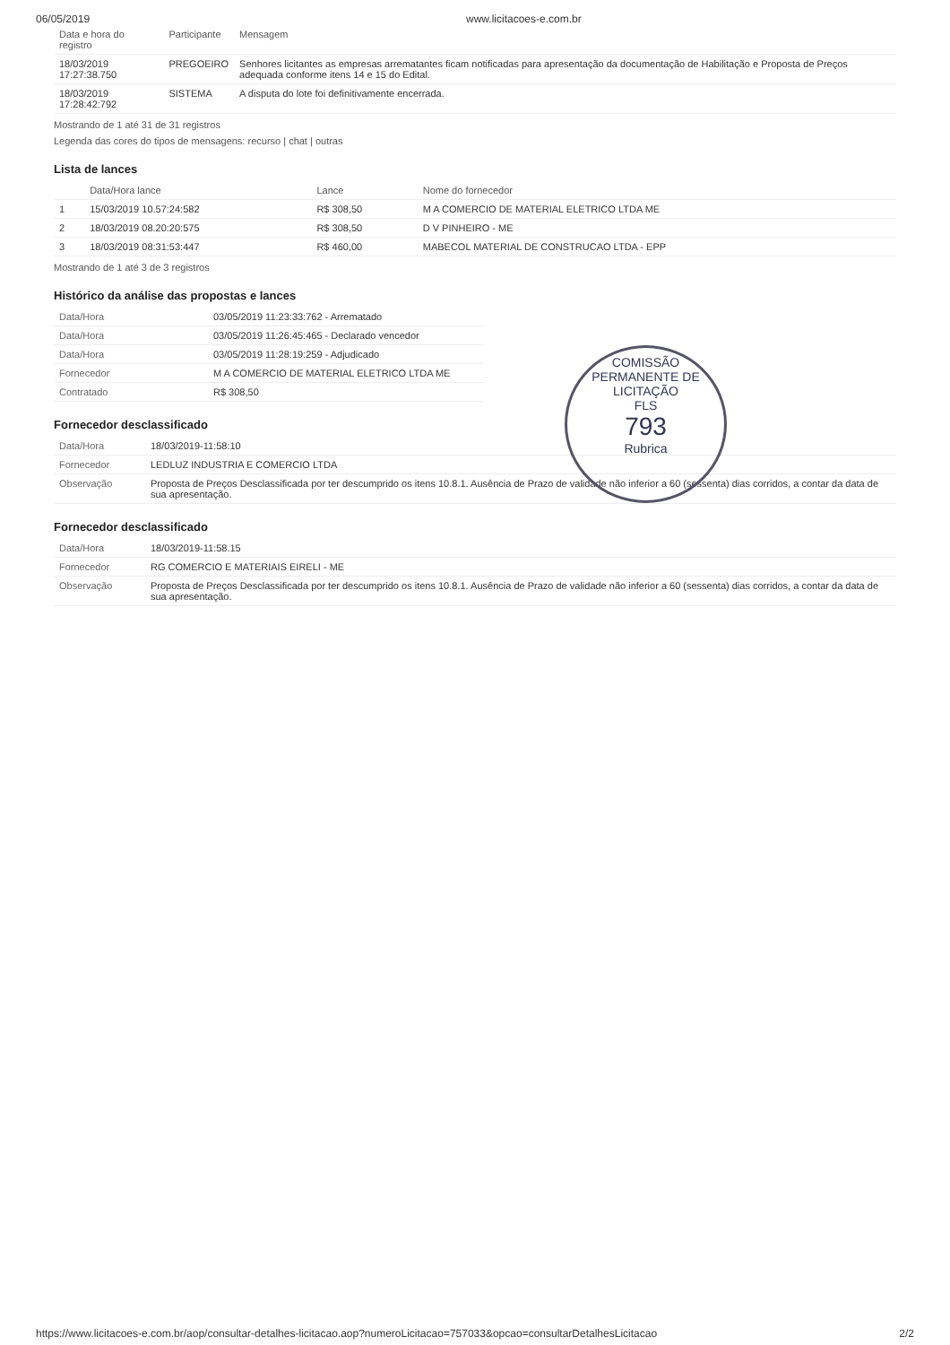06/05/2019 www.licitacoes-e.com.br
| Data e hora do registro | Participante | Mensagem |
| --- | --- | --- |
| 18/03/2019 17:27:38.750 | PREGOEIRO | Senhores licitantes as empresas arrematantes ficam notificadas para apresentação da documentação de Habilitação e Proposta de Preços adequada conforme itens 14 e 15 do Edital. |
| 18/03/2019 17:28:42:792 | SISTEMA | A disputa do lote foi definitivamente encerrada. |
Mostrando de 1 até 31 de 31 registros
Legenda das cores do tipos de mensagens: recurso | chat | outras
Lista de lances
| | Data/Hora lance | Lance | Nome do fornecedor |
| --- | --- | --- | --- |
| 1 | 15/03/2019 10.57:24:582 | R$ 308,50 | M A COMERCIO DE MATERIAL ELETRICO LTDA ME |
| 2 | 18/03/2019 08.20:20:575 | R$ 308,50 | D V PINHEIRO - ME |
| 3 | 18/03/2019 08:31:53:447 | R$ 460,00 | MABECOL MATERIAL DE CONSTRUCAO LTDA - EPP |
Mostrando de 1 até 3 de 3 registros
Histórico da análise das propostas e lances
| Data/Hora | 03/05/2019 11:23:33:762 - Arrematado |
| Data/Hora | 03/05/2019 11:26:45:465 - Declarado vencedor |
| Data/Hora | 03/05/2019 11:28:19:259 - Adjudicado |
| Fornecedor | M A COMERCIO DE MATERIAL ELETRICO LTDA ME |
| Contratado | R$ 308,50 |
Fornecedor desclassificado
| Data/Hora | 18/03/2019-11:58:10 |
| Fornecedor | LEDLUZ INDUSTRIA E COMERCIO LTDA |
| Observação | Proposta de Preços Desclassificada por ter descumprido os itens 10.8.1. Ausência de Prazo de validade não inferior a 60 (sessenta) dias corridos, a contar da data de sua apresentação. |
Fornecedor desclassificado
| Data/Hora | 18/03/2019-11:58.15 |
| Fornecedor | RG COMERCIO E MATERIAIS EIRELI - ME |
| Observação | Proposta de Preços Desclassificada por ter descumprido os itens 10.8.1. Ausência de Prazo de validade não inferior a 60 (sessenta) dias corridos, a contar da data de sua apresentação. |
COMISSÃO PERMANENTE DE LICITAÇÃO
FLS
793
Rubrica
https://www.licitacoes-e.com.br/aop/consultar-detalhes-licitacao.aop?numeroLicitacao=757033&opcao=consultarDetalhesLicitacao 2/2